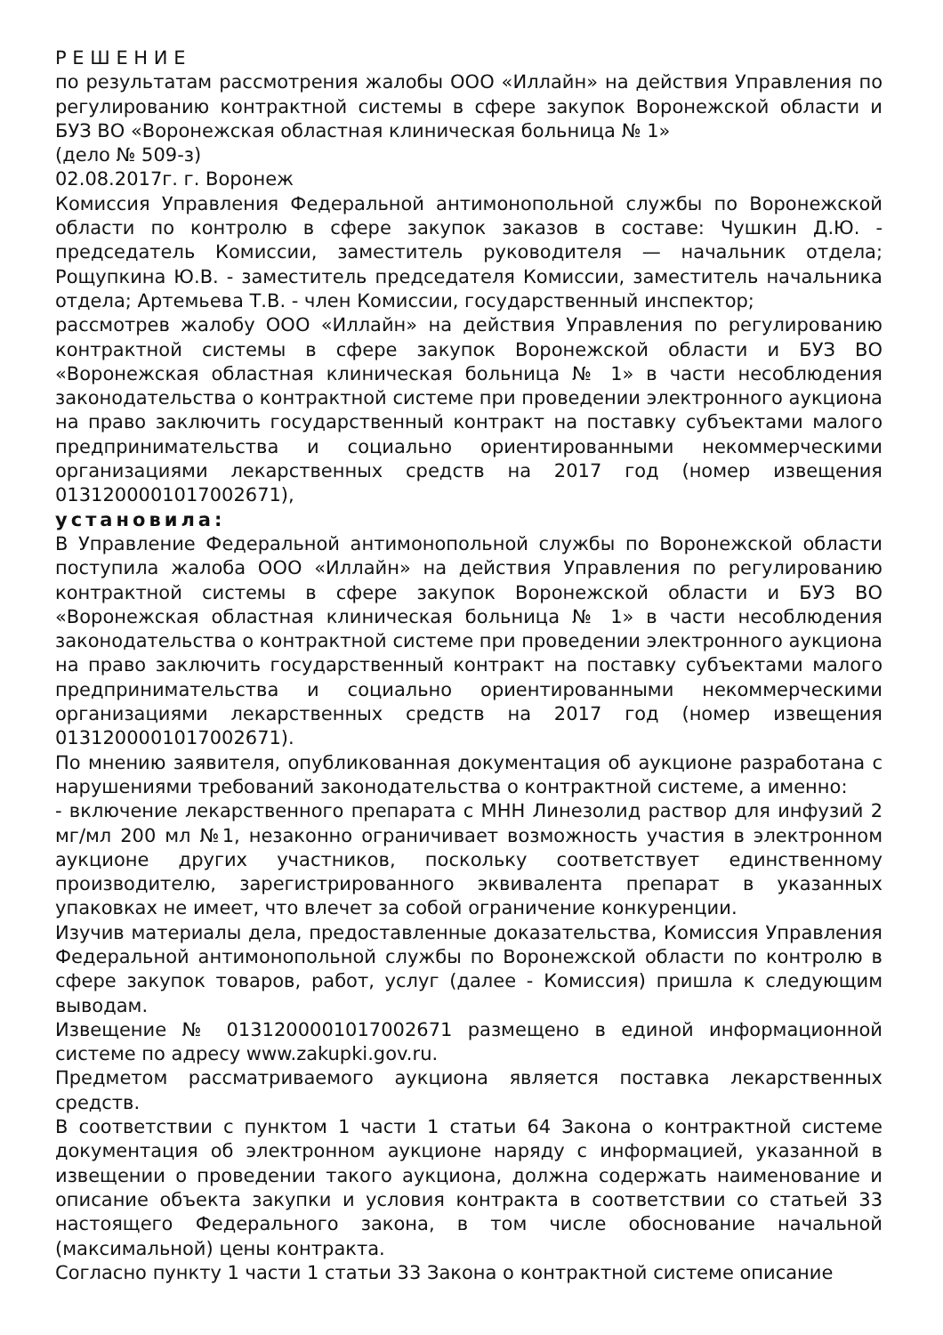Р Е Ш Е Н И Е
по результатам рассмотрения жалобы ООО «Иллайн» на действия Управления по регулированию контрактной системы в сфере закупок Воронежской области и БУЗ ВО «Воронежская областная клиническая больница № 1»
(дело № 509-з)
02.08.2017г. г. Воронеж
Комиссия Управления Федеральной антимонопольной службы по Воронежской области по контролю в сфере закупок заказов в составе: Чушкин Д.Ю. - председатель Комиссии, заместитель руководителя — начальник отдела; Рощупкина Ю.В. - заместитель председателя Комиссии, заместитель начальника отдела; Артемьева Т.В. - член Комиссии, государственный инспектор;
рассмотрев жалобу ООО «Иллайн» на действия Управления по регулированию контрактной системы в сфере закупок Воронежской области и БУЗ ВО «Воронежская областная клиническая больница № 1» в части несоблюдения законодательства о контрактной системе при проведении электронного аукциона на право заключить государственный контракт на поставку субъектами малого предпринимательства и социально ориентированными некоммерческими организациями лекарственных средств на 2017 год (номер извещения 0131200001017002671),
установила:
В Управление Федеральной антимонопольной службы по Воронежской области поступила жалоба ООО «Иллайн» на действия Управления по регулированию контрактной системы в сфере закупок Воронежской области и БУЗ ВО «Воронежская областная клиническая больница № 1» в части несоблюдения законодательства о контрактной системе при проведении электронного аукциона на право заключить государственный контракт на поставку субъектами малого предпринимательства и социально ориентированными некоммерческими организациями лекарственных средств на 2017 год (номер извещения 0131200001017002671).
По мнению заявителя, опубликованная документация об аукционе разработана с нарушениями требований законодательства о контрактной системе, а именно:
- включение лекарственного препарата с МНН Линезолид раствор для инфузий 2 мг/мл 200 мл №1, незаконно ограничивает возможность участия в электронном аукционе других участников, поскольку соответствует единственному производителю, зарегистрированного эквивалента препарат в указанных упаковках не имеет, что влечет за собой ограничение конкуренции.
Изучив материалы дела, предоставленные доказательства, Комиссия Управления Федеральной антимонопольной службы по Воронежской области по контролю в сфере закупок товаров, работ, услуг (далее - Комиссия) пришла к следующим выводам.
Извещение № 0131200001017002671 размещено в единой информационной системе по адресу www.zakupki.gov.ru.
Предметом рассматриваемого аукциона является поставка лекарственных средств.
В соответствии с пунктом 1 части 1 статьи 64 Закона о контрактной системе документация об электронном аукционе наряду с информацией, указанной в извещении о проведении такого аукциона, должна содержать наименование и описание объекта закупки и условия контракта в соответствии со статьей 33 настоящего Федерального закона, в том числе обоснование начальной (максимальной) цены контракта.
Согласно пункту 1 части 1 статьи 33 Закона о контрактной системе описание